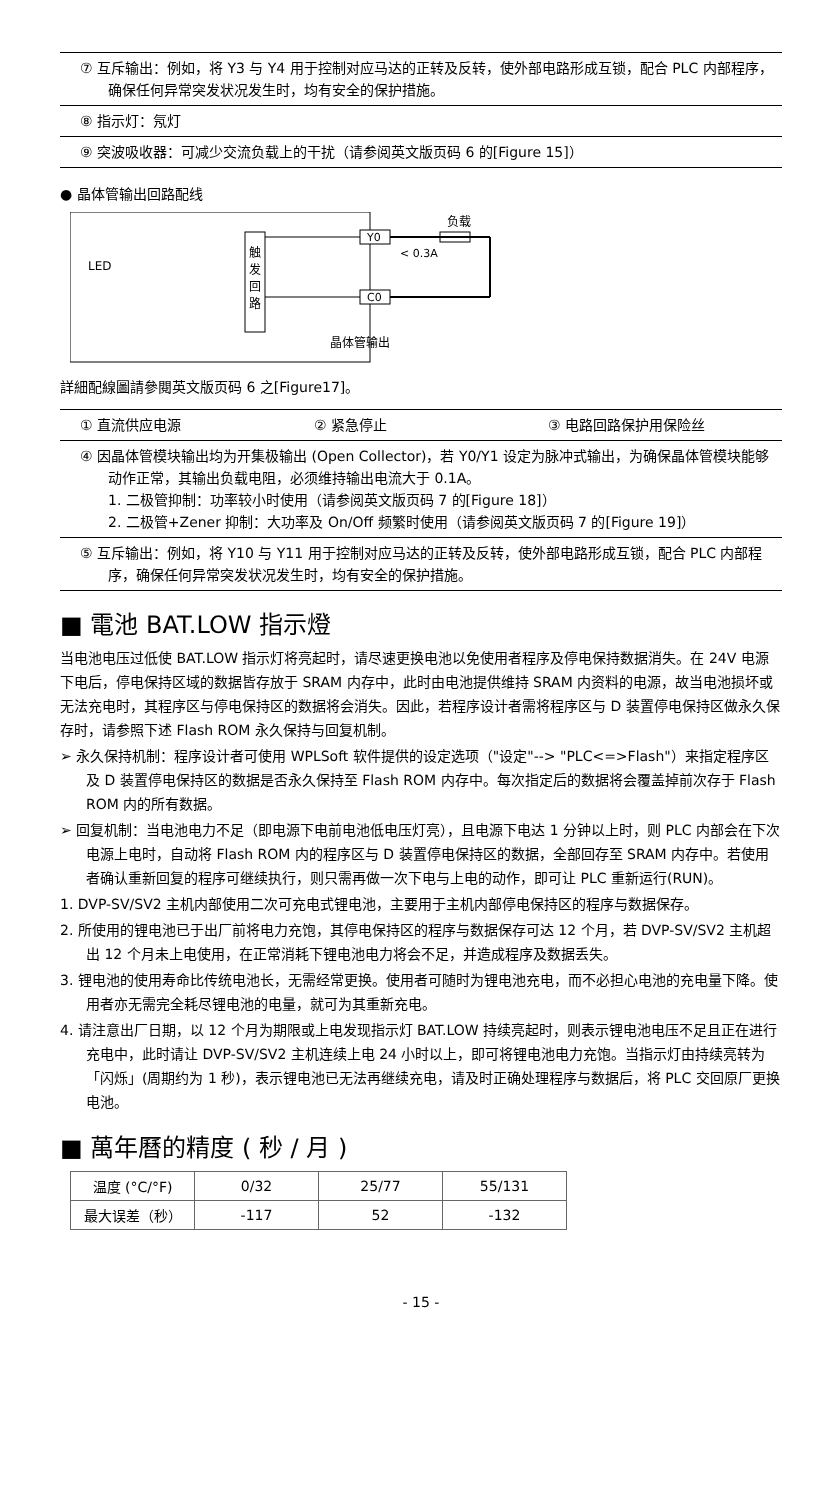⑦ 互斥输出：例如，将 Y3 与 Y4 用于控制对应马达的正转及反转，使外部电路形成互锁，配合 PLC 内部程序，确保任何异常突发状况发生时，均有安全的保护措施。
⑧ 指示灯：氖灯
⑨ 突波吸收器：可减少交流负载上的干扰（请参阅英文版页码 6 的[Figure 15]）
● 晶体管输出回路配线
LED
触
发
回
路
Y0
C0
负载
< 0.3A
晶体管输出
詳細配線圖請參閱英文版页码 6 之[Figure17]。
① 直流供应电源 ② 紧急停止 ③ 电路回路保护用保险丝
④ 因晶体管模块输出均为开集极输出 (Open Collector)，若 Y0/Y1 设定为脉冲式输出，为确保晶体管模块能够动作正常，其输出负载电阻，必须维持输出电流大于 0.1A。
1. 二极管抑制：功率较小时使用（请参阅英文版页码 7 的[Figure 18]）
2. 二极管+Zener 抑制：大功率及 On/Off 频繁时使用（请参阅英文版页码 7 的[Figure 19]）
⑤ 互斥输出：例如，将 Y10 与 Y11 用于控制对应马达的正转及反转，使外部电路形成互锁，配合 PLC 内部程序，确保任何异常突发状况发生时，均有安全的保护措施。
■ 電池 BAT.LOW 指示燈
当电池电压过低使 BAT.LOW 指示灯将亮起时，请尽速更换电池以免使用者程序及停电保持数据消失。在 24V 电源下电后，停电保持区域的数据皆存放于 SRAM 内存中，此时由电池提供维持 SRAM 内资料的电源，故当电池损坏或无法充电时，其程序区与停电保持区的数据将会消失。因此，若程序设计者需将程序区与 D 装置停电保持区做永久保存时，请参照下述 Flash ROM 永久保持与回复机制。
➢ 永久保持机制：程序设计者可使用 WPLSoft 软件提供的设定选项（"设定"--> "PLC<=>Flash"）来指定程序区及 D 装置停电保持区的数据是否永久保持至 Flash ROM 内存中。每次指定后的数据将会覆盖掉前次存于 Flash ROM 内的所有数据。
➢ 回复机制：当电池电力不足（即电源下电前电池低电压灯亮），且电源下电达 1 分钟以上时，则 PLC 内部会在下次电源上电时，自动将 Flash ROM 内的程序区与 D 装置停电保持区的数据，全部回存至 SRAM 内存中。若使用者确认重新回复的程序可继续执行，则只需再做一次下电与上电的动作，即可让 PLC 重新运行(RUN)。
1. DVP-SV/SV2 主机内部使用二次可充电式锂电池，主要用于主机内部停电保持区的程序与数据保存。
2. 所使用的锂电池已于出厂前将电力充饱，其停电保持区的程序与数据保存可达 12 个月，若 DVP-SV/SV2 主机超出 12 个月未上电使用，在正常消耗下锂电池电力将会不足，并造成程序及数据丢失。
3. 锂电池的使用寿命比传统电池长，无需经常更换。使用者可随时为锂电池充电，而不必担心电池的充电量下降。使用者亦无需完全耗尽锂电池的电量，就可为其重新充电。
4. 请注意出厂日期，以 12 个月为期限或上电发现指示灯 BAT.LOW 持续亮起时，则表示锂电池电压不足且正在进行充电中，此时请让 DVP-SV/SV2 主机连续上电 24 小时以上，即可将锂电池电力充饱。当指示灯由持续亮转为「闪烁」(周期约为 1 秒)，表示锂电池已无法再继续充电，请及时正确处理程序与数据后，将 PLC 交回原厂更换电池。
■ 萬年曆的精度 ( 秒 / 月 )
| 温度 (°C/°F) | 0/32 | 25/77 | 55/131 |
| 最大误差（秒） | -117 | 52 | -132 |
- 15 -